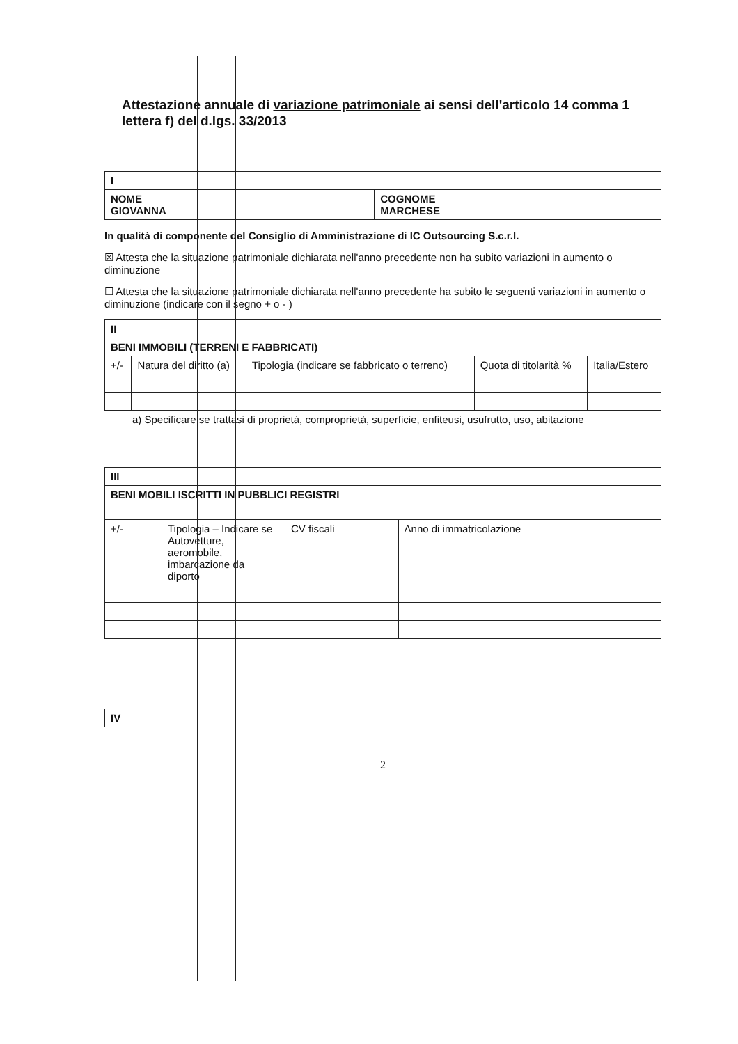Attestazione annuale di variazione patrimoniale ai sensi dell'articolo 14 comma 1 lettera f) del d.lgs. 33/2013
| I | |
| NOME GIOVANNA | COGNOME MARCHESE |
In qualità di componente del Consiglio di Amministrazione di IC Outsourcing S.c.r.l.
☒ Attesta che la situazione patrimoniale dichiarata nell'anno precedente non ha subito variazioni in aumento o diminuzione
☐ Attesta che la situazione patrimoniale dichiarata nell'anno precedente ha subito le seguenti variazioni in aumento o diminuzione (indicare con il segno + o - )
| II | | | | |
| BENI IMMOBILI (TERRENI E FABBRICATI) | | | | |
| +/- | Natura del diritto (a) | Tipologia (indicare se fabbricato o terreno) | Quota di titolarità % | Italia/Estero |
a) Specificare se trattasi di proprietà, comproprietà, superficie, enfiteusi, usufrutto, uso, abitazione
| III | | | |
| BENI MOBILI ISCRITTI IN PUBBLICI REGISTRI | | | |
| +/- | Tipologia – Indicare se Autovetture, aeromobile, imbarcazione da diporto | CV fiscali | Anno di immatricolazione |
| IV |
2